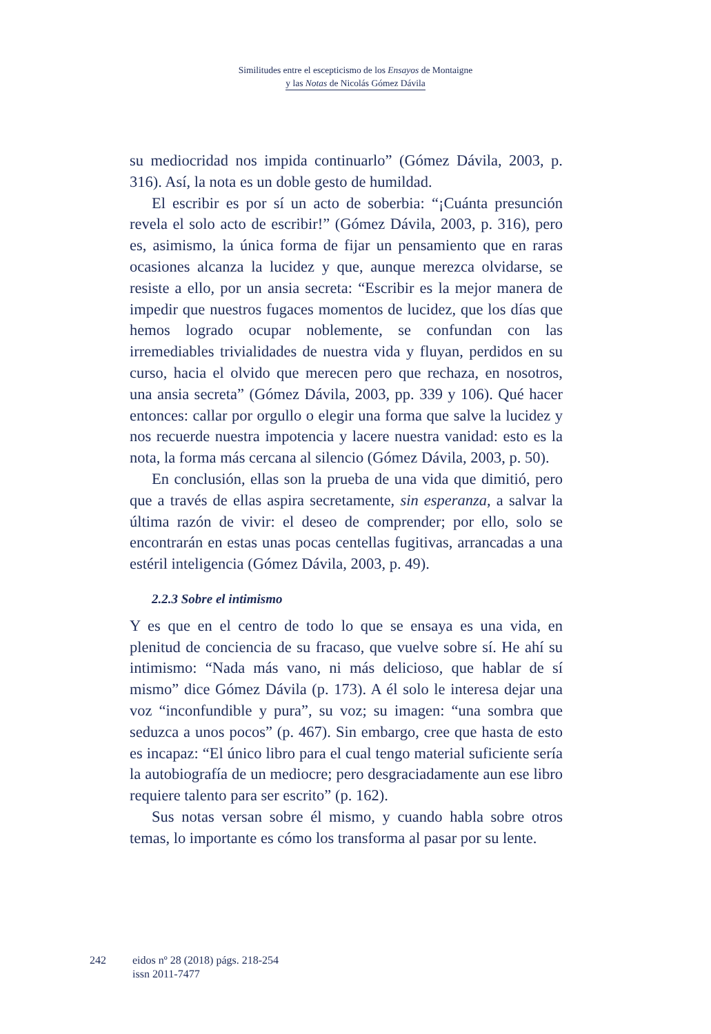Similitudes entre el escepticismo de los Ensayos de Montaigne
y las Notas de Nicolás Gómez Dávila
su mediocridad nos impida continuarlo” (Gómez Dávila, 2003, p. 316). Así, la nota es un doble gesto de humildad.
El escribir es por sí un acto de soberbia: “¡Cuánta presunción revela el solo acto de escribir!” (Gómez Dávila, 2003, p. 316), pero es, asimismo, la única forma de fijar un pensamiento que en raras ocasiones alcanza la lucidez y que, aunque merezca olvidarse, se resiste a ello, por un ansia secreta: “Escribir es la mejor manera de impedir que nuestros fugaces momentos de lucidez, que los días que hemos logrado ocupar noblemente, se confundan con las irremediables trivialidades de nuestra vida y fluyan, perdidos en su curso, hacia el olvido que merecen pero que rechaza, en nosotros, una ansia secreta” (Gómez Dávila, 2003, pp. 339 y 106). Qué hacer entonces: callar por orgullo o elegir una forma que salve la lucidez y nos recuerde nuestra impotencia y lacere nuestra vanidad: esto es la nota, la forma más cercana al silencio (Gómez Dávila, 2003, p. 50).
En conclusión, ellas son la prueba de una vida que dimitió, pero que a través de ellas aspira secretamente, sin esperanza, a salvar la última razón de vivir: el deseo de comprender; por ello, solo se encontrarán en estas unas pocas centellas fugitivas, arrancadas a una estéril inteligencia (Gómez Dávila, 2003, p. 49).
2.2.3 Sobre el intimismo
Y es que en el centro de todo lo que se ensaya es una vida, en plenitud de conciencia de su fracaso, que vuelve sobre sí. He ahí su intimismo: “Nada más vano, ni más delicioso, que hablar de sí mismo” dice Gómez Dávila (p. 173). A él solo le interesa dejar una voz “inconfundible y pura”, su voz; su imagen: “una sombra que seduzca a unos pocos” (p. 467). Sin embargo, cree que hasta de esto es incapaz: “El único libro para el cual tengo material suficiente sería la autobiografía de un mediocre; pero desgraciadamente aun ese libro requiere talento para ser escrito” (p. 162).
Sus notas versan sobre él mismo, y cuando habla sobre otros temas, lo importante es cómo los transforma al pasar por su lente.
242 eidos nº 28 (2018) págs. 218-254
issn 2011-7477